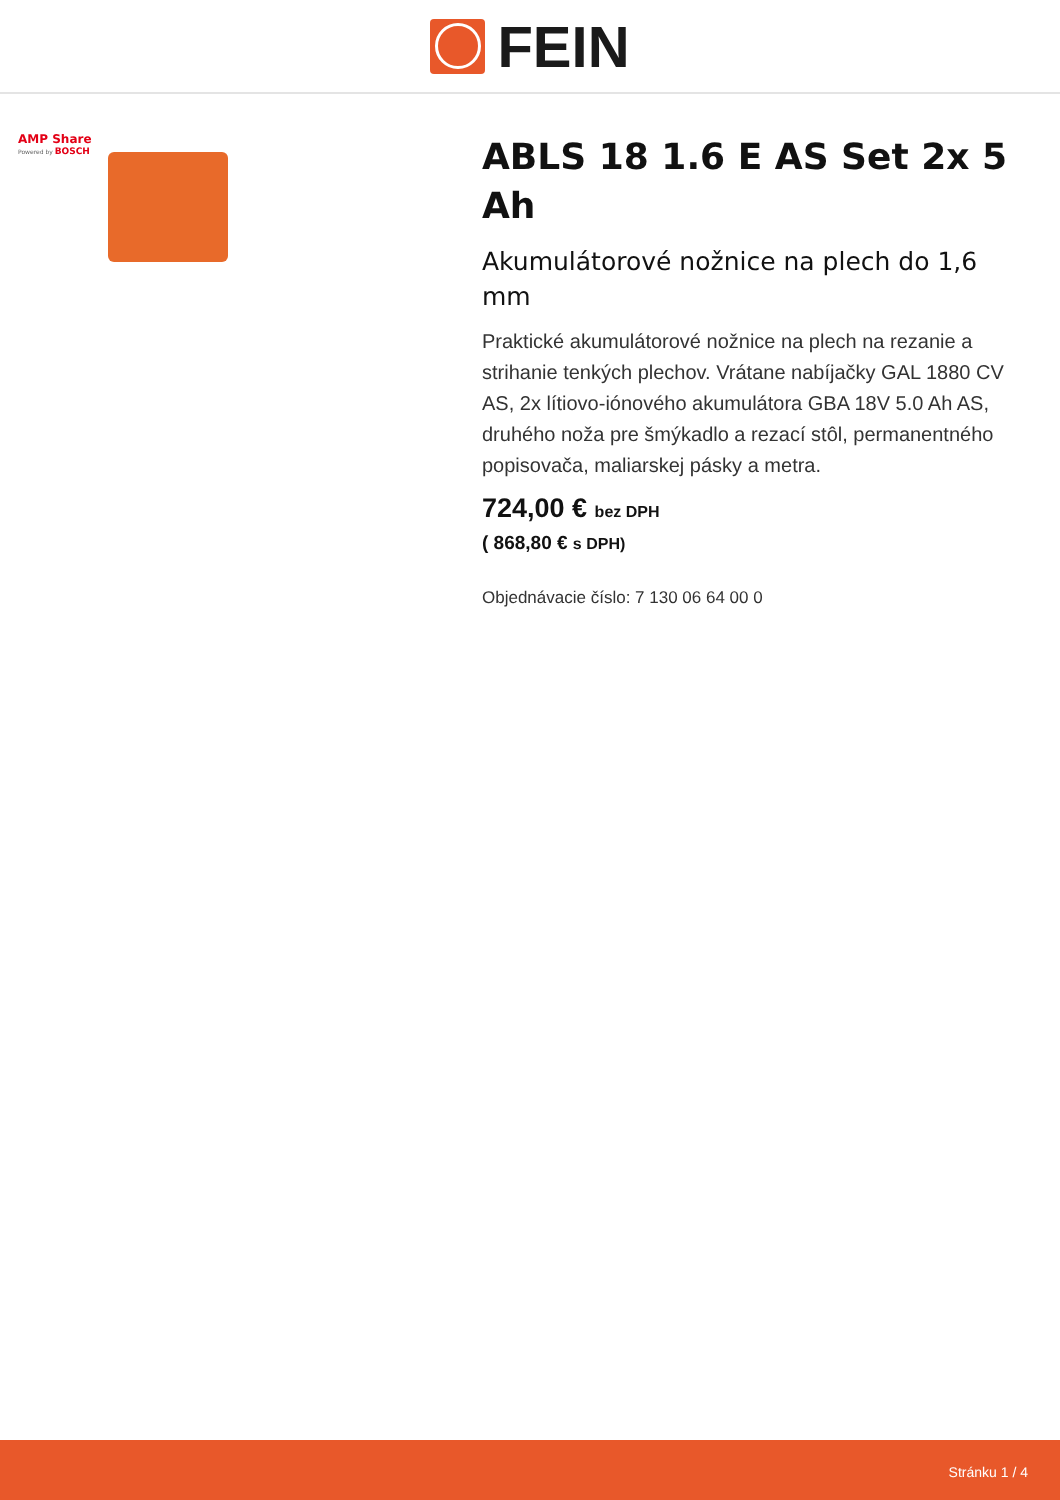FEIN
AMP Share
Powered by BOSCH
ABLS 18 1.6 E AS Set 2x 5 Ah
Akumulátorové nožnice na plech do 1,6 mm
Praktické akumulátorové nožnice na plech na rezanie a strihanie tenkých plechov. Vrátane nabíjačky GAL 1880 CV AS, 2x lítiovo-iónového akumulátora GBA 18V 5.0 Ah AS, druhého noža pre šmýkadlo a rezací stôl, permanentného popisovača, maliarskej pásky a metra.
724,00 € bez DPH
( 868,80 € s DPH)
Objednávacie číslo: 7 130 06 64 00 0
Stránku 1 / 4